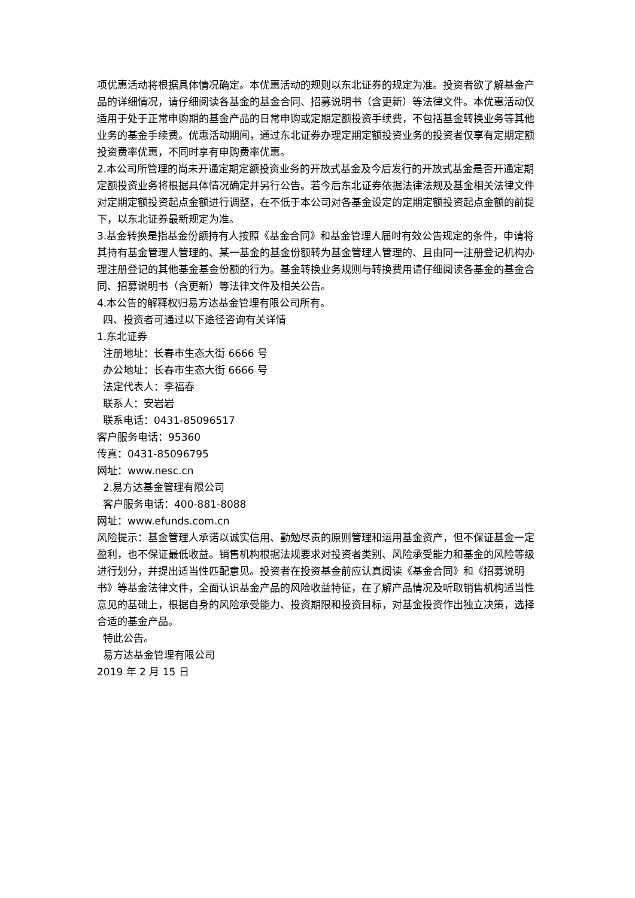项优惠活动将根据具体情况确定。本优惠活动的规则以东北证券的规定为准。投资者欲了解基金产品的详细情况，请仔细阅读各基金的基金合同、招募说明书（含更新）等法律文件。本优惠活动仅适用于处于正常申购期的基金产品的日常申购或定期定额投资手续费，不包括基金转换业务等其他业务的基金手续费。优惠活动期间，通过东北证券办理定期定额投资业务的投资者仅享有定期定额投资费率优惠，不同时享有申购费率优惠。
2.本公司所管理的尚未开通定期定额投资业务的开放式基金及今后发行的开放式基金是否开通定期定额投资业务将根据具体情况确定并另行公告。若今后东北证券依据法律法规及基金相关法律文件对定期定额投资起点金额进行调整，在不低于本公司对各基金设定的定期定额投资起点金额的前提下，以东北证券最新规定为准。
3.基金转换是指基金份额持有人按照《基金合同》和基金管理人届时有效公告规定的条件，申请将其持有基金管理人管理的、某一基金的基金份额转为基金管理人管理的、且由同一注册登记机构办理注册登记的其他基金基金份额的行为。基金转换业务规则与转换费用请仔细阅读各基金的基金合同、招募说明书（含更新）等法律文件及相关公告。
4.本公告的解释权归易方达基金管理有限公司所有。
四、投资者可通过以下途径咨询有关详情
1.东北证券
注册地址：长春市生态大街 6666 号
办公地址：长春市生态大街 6666 号
法定代表人：李福春
联系人：安岩岩
联系电话：0431-85096517
客户服务电话：95360
传真：0431-85096795
网址：www.nesc.cn
2.易方达基金管理有限公司
客户服务电话：400-881-8088
网址：www.efunds.com.cn
风险提示：基金管理人承诺以诚实信用、勤勉尽责的原则管理和运用基金资产，但不保证基金一定盈利，也不保证最低收益。销售机构根据法规要求对投资者类别、风险承受能力和基金的风险等级进行划分，并提出适当性匹配意见。投资者在投资基金前应认真阅读《基金合同》和《招募说明书》等基金法律文件，全面认识基金产品的风险收益特征，在了解产品情况及听取销售机构适当性意见的基础上，根据自身的风险承受能力、投资期限和投资目标，对基金投资作出独立决策，选择合适的基金产品。
特此公告。
易方达基金管理有限公司
2019 年 2 月 15 日